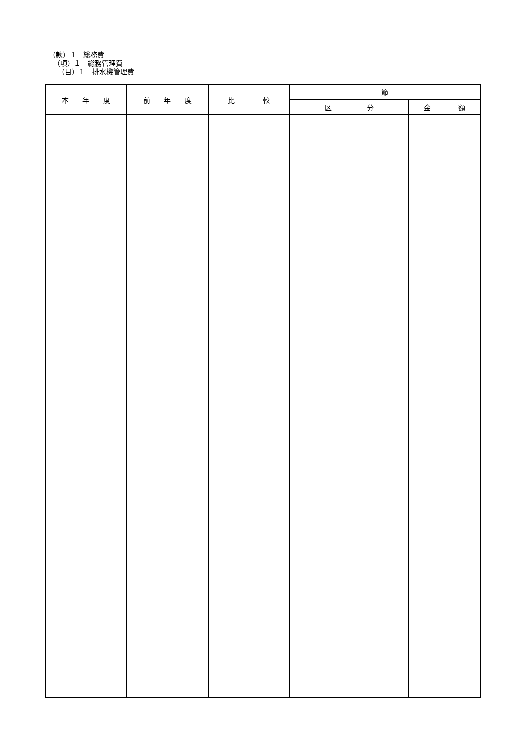（款）１　総務費
（項）１　総務管理費
（目）１　排水機管理費
| 本 年 度 | 前 年 度 | 比 較 | 節 | |
| --- | --- | --- | --- | --- |
| | | | 区 分 | 金 額 |